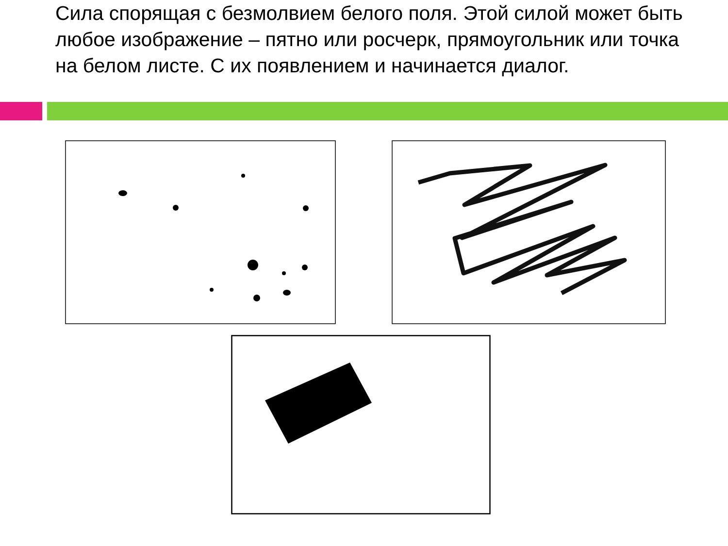Сила спорящая с безмолвием белого поля. Этой силой может быть любое изображение – пятно или росчерк, прямоугольник или точка на белом листе. С их появлением и начинается диалог.